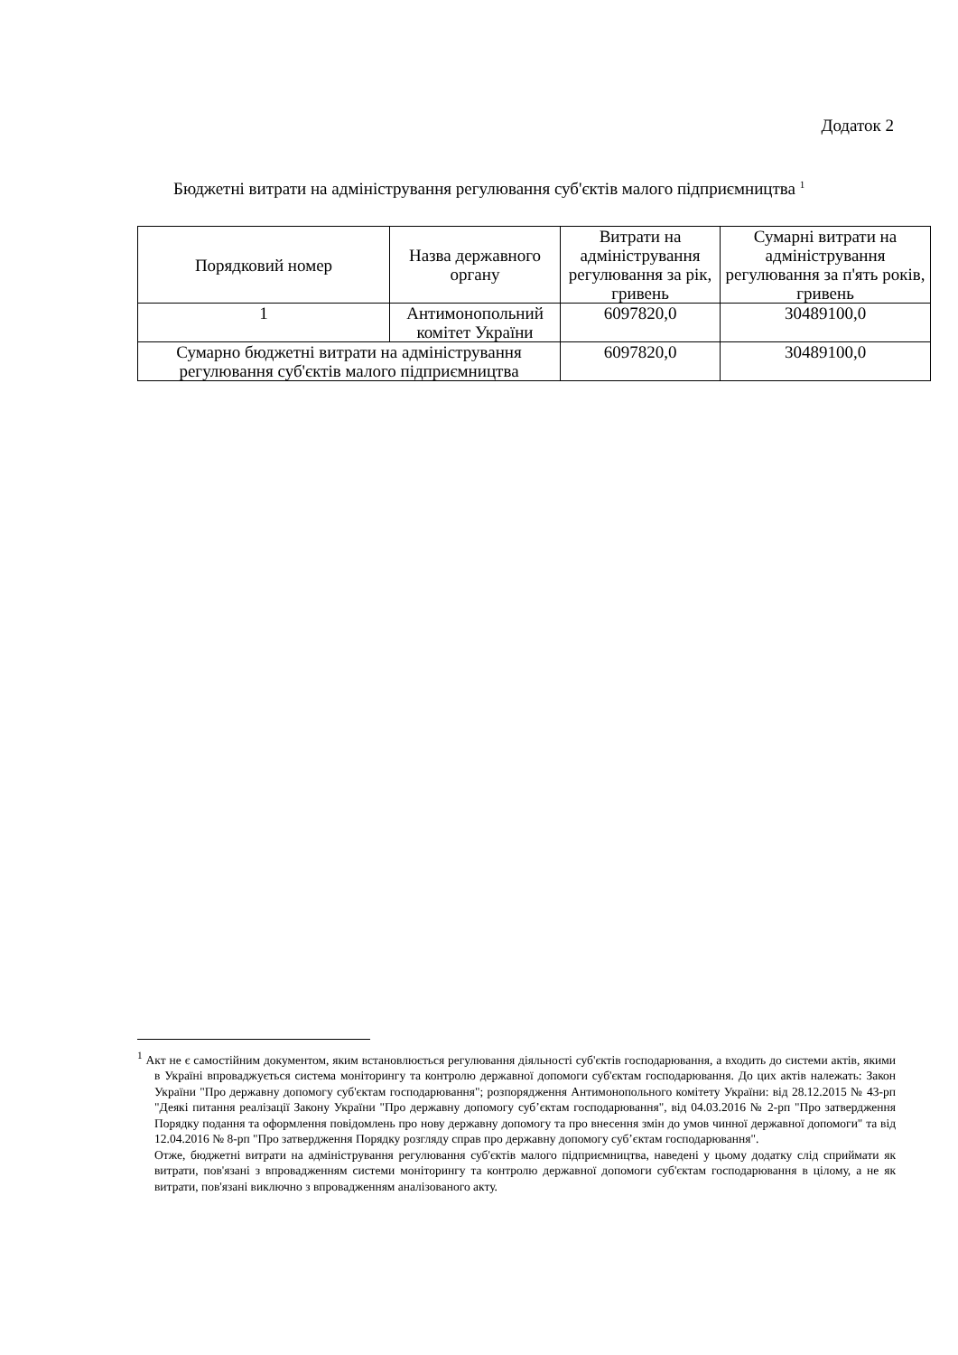Додаток 2
Бюджетні витрати на адміністрування регулювання суб'єктів малого підприємництва <sup>1</sup>
| Порядковий номер | Назва державного органу | Витрати на адміністрування регулювання за рік, гривень | Сумарні витрати на адміністрування регулювання за п'ять років, гривень |
| --- | --- | --- | --- |
| 1 | Антимонопольний комітет України | 6097820,0 | 30489100,0 |
| Сумарно бюджетні витрати на адміністрування регулювання суб'єктів малого підприємництва | | 6097820,0 | 30489100,0 |
<sup>1</sup> Акт не є самостійним документом, яким встановлюється регулювання діяльності суб'єктів господарювання, а входить до системи актів, якими в Україні впроваджується система моніторингу та контролю державної допомоги суб'єктам господарювання. До цих актів належать: Закон України "Про державну допомогу суб'єктам господарювання"; розпорядження Антимонопольного комітету України: від 28.12.2015 № 43-рп "Деякі питання реалізації Закону України "Про державну допомогу суб’єктам господарювання", від 04.03.2016 № 2-рп "Про затвердження Порядку подання та оформлення повідомлень про нову державну допомогу та про внесення змін до умов чинної державної допомоги" та від 12.04.2016 № 8-рп "Про затвердження Порядку розгляду справ про державну допомогу суб’єктам господарювання".
Отже, бюджетні витрати на адміністрування регулювання суб'єктів малого підприємництва, наведені у цьому додатку слід сприймати як витрати, пов'язані з впровадженням системи моніторингу та контролю державної допомоги суб'єктам господарювання в цілому, а не як витрати, пов'язані виключно з впровадженням аналізованого акту.